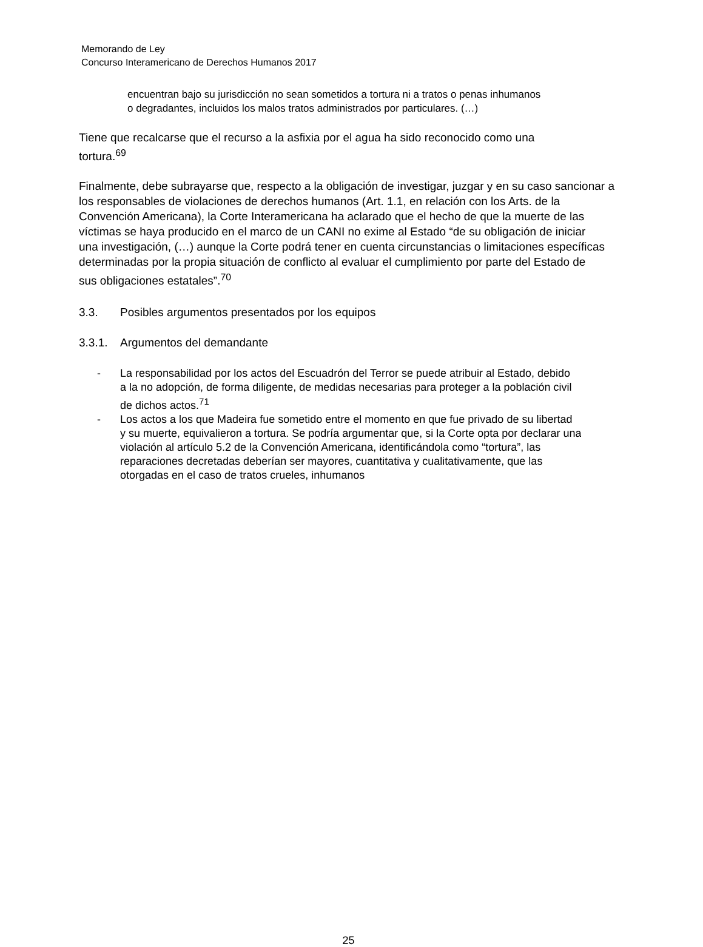Memorando de Ley
Concurso Interamericano de Derechos Humanos 2017
encuentran bajo su jurisdicción no sean sometidos a tortura ni a tratos o penas inhumanos
o degradantes, incluidos los malos tratos administrados por particulares. (…)
Tiene que recalcarse que el recurso a la asfixia por el agua ha sido reconocido como una
tortura.<sup>69</sup>
Finalmente, debe subrayarse que, respecto a la obligación de investigar, juzgar y en su caso sancionar a
los responsables de violaciones de derechos humanos (Art. 1.1, en relación con los Arts. de la
Convención Americana), la Corte Interamericana ha aclarado que el hecho de que la muerte de las
víctimas se haya producido en el marco de un CANI no exime al Estado “de su obligación de iniciar
una investigación, (…) aunque la Corte podrá tener en cuenta circunstancias o limitaciones específicas
determinadas por la propia situación de conflicto al evaluar el cumplimiento por parte del Estado de
sus obligaciones estatales”.<sup>70</sup>
3.3. Posibles argumentos presentados por los equipos
3.3.1. Argumentos del demandante
- La responsabilidad por los actos del Escuadrón del Terror se puede atribuir al Estado, debido
a la no adopción, de forma diligente, de medidas necesarias para proteger a la población civil
de dichos actos.<sup>71</sup>
- Los actos a los que Madeira fue sometido entre el momento en que fue privado de su libertad
y su muerte, equivalieron a tortura. Se podría argumentar que, si la Corte opta por declarar una
violación al artículo 5.2 de la Convención Americana, identificándola como “tortura”, las
reparaciones decretadas deberían ser mayores, cuantitativa y cualitativamente, que las
otorgadas en el caso de tratos crueles, inhumanos
25